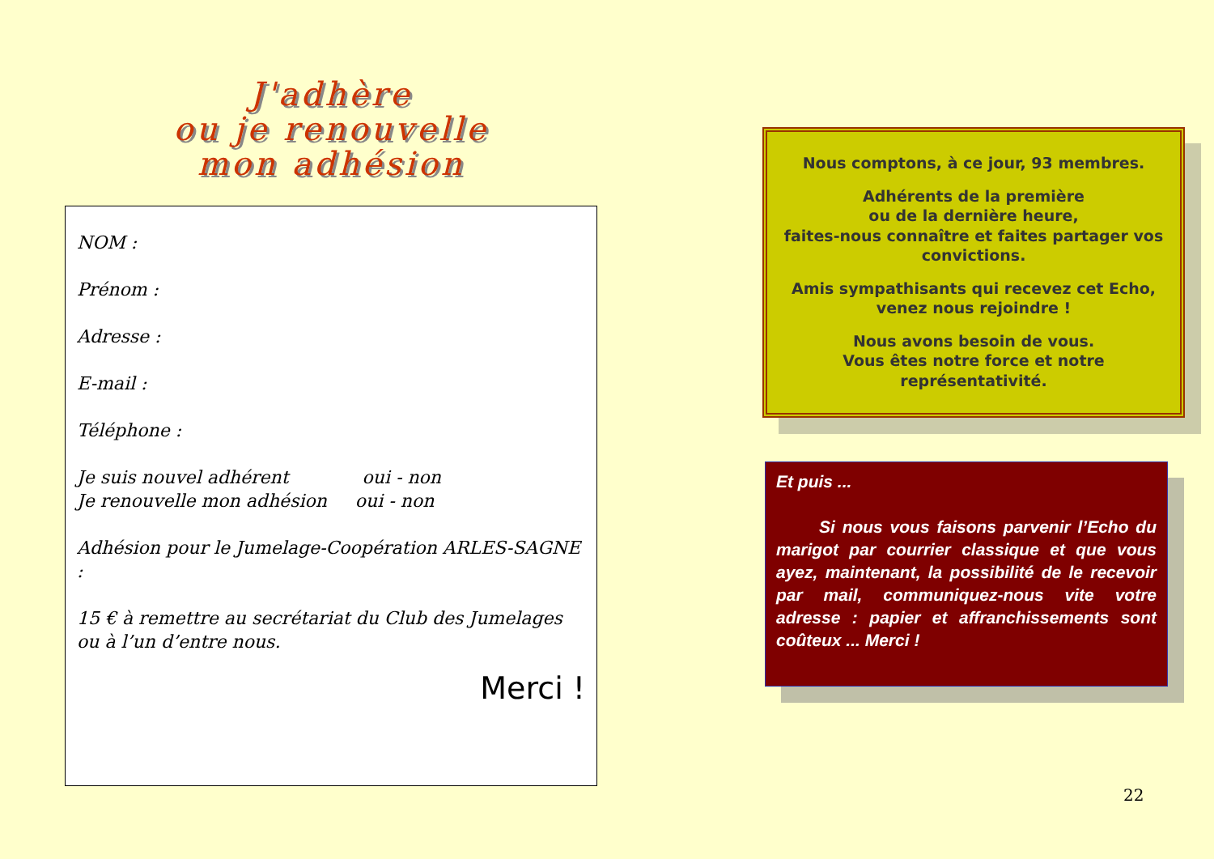J'adhère
ou je renouvelle
mon adhésion
NOM :
Prénom :
Adresse :
E-mail :
Téléphone :
Je suis nouvel adhérent oui - non
Je renouvelle mon adhésion oui - non
Adhésion pour le Jumelage-Coopération ARLES-SAGNE :
15 € à remettre au secrétariat du Club des Jumelages ou à l’un d’entre nous.
Merci !
Nous comptons, à ce jour, 93 membres.
Adhérents de la première
ou de la dernière heure,
faites-nous connaître et faites partager vos convictions.
Amis sympathisants qui recevez cet Echo,
venez nous rejoindre !
Nous avons besoin de vous.
Vous êtes notre force et notre représentativité.
Et puis ...
Si nous vous faisons parvenir l’Echo du marigot par courrier classique et que vous ayez, maintenant, la possibilité de le recevoir par mail, communiquez-nous vite votre adresse : papier et affranchissements sont coûteux ... Merci !
22